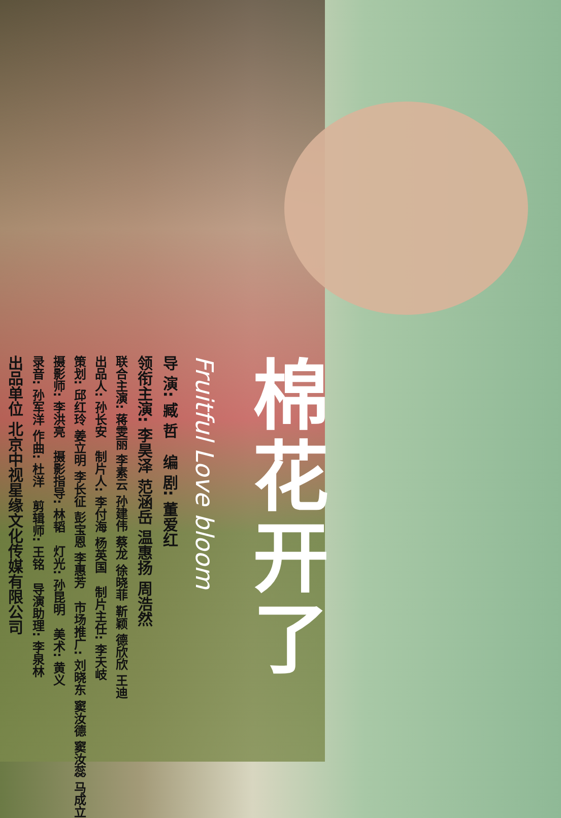棉花开了
Fruitful Love bloom
导 演: 臧 哲 编 剧: 董爱红
领衔主演: 李昊泽 范涵岳 温惠扬 周浩然
联合主演: 蒋雯丽 李素云 孙建伟 蔡龙 徐晓菲 靳颖 德欣欣 王迪
出品人: 孙长安 制片人: 李付海 杨英国 制片主任: 李天岐
策划: 邱红玲 姜立明 李长征 彭宝恩 李惠芳 市场推广: 刘晓东 窦汝德 窦汝蕊 马成立
摄影师: 李洪亮 摄影指导: 林韬 灯光: 孙昆明 美术: 黄义
录音: 孙军洋 作曲: 杜洋 剪辑师: 王铭 导演助理: 李泉林
出品单位 北京中视星缘文化传媒有限公司